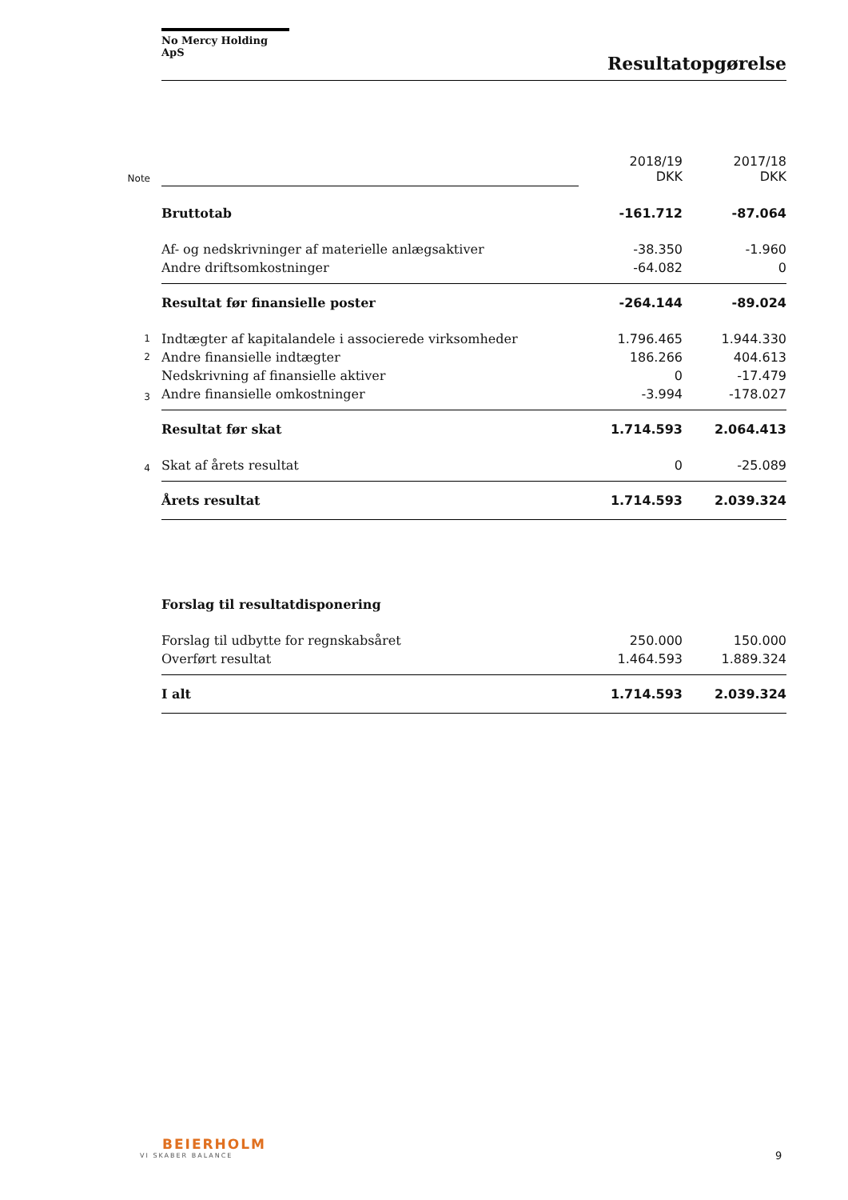No Mercy Holding ApS
Resultatopgørelse
| Note | | 2018/19 DKK | 2017/18 DKK |
| | Bruttotab | -161.712 | -87.064 |
| | Af- og nedskrivninger af materielle anlægsaktiver | -38.350 | -1.960 |
| | Andre driftsomkostninger | -64.082 | 0 |
| | Resultat før finansielle poster | -264.144 | -89.024 |
| 1 | Indtægter af kapitalandele i associerede virksomheder | 1.796.465 | 1.944.330 |
| 2 | Andre finansielle indtægter | 186.266 | 404.613 |
| | Nedskrivning af finansielle aktiver | 0 | -17.479 |
| 3 | Andre finansielle omkostninger | -3.994 | -178.027 |
| | Resultat før skat | 1.714.593 | 2.064.413 |
| 4 | Skat af årets resultat | 0 | -25.089 |
| | Årets resultat | 1.714.593 | 2.039.324 |
| | Forslag til resultatdisponering | | |
| | Forslag til udbytte for regnskabsåret | 250.000 | 150.000 |
| | Overført resultat | 1.464.593 | 1.889.324 |
| | I alt | 1.714.593 | 2.039.324 |
BEIERHOLM
VI SKABER BALANCE
9